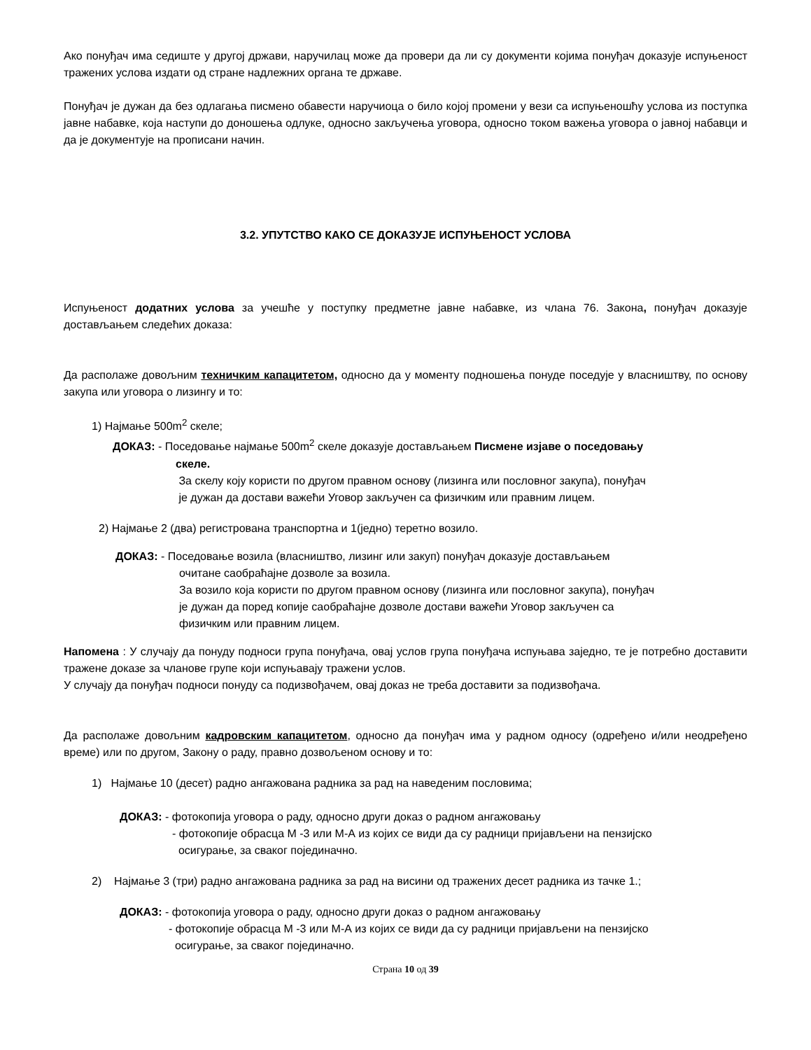Ако понуђач има седиште у другој држави, наручилац може да провери да ли су документи којима понуђач доказује испуњеност тражених услова издати од стране надлежних органа те државе.
Понуђач је дужан да без одлагања писмено обавести наручиоца о било којој промени у вези са испуњеношћу услова из поступка јавне набавке, која наступи до доношења одлуке, односно закључења уговора, односно током важења уговора о јавној набавци и да је документује на прописани начин.
3.2. УПУТСТВО КАКО СЕ ДОКАЗУЈЕ ИСПУЊЕНОСТ УСЛОВА
Испуњеност додатних услова за учешће у поступку предметне јавне набавке, из члана 76. Закона, понуђач доказује достављањем следећих доказа:
Да располаже довољним техничким капацитетом, односно да у моменту подношења понуде поседује у власништву, по основу закупа или уговора о лизингу и то:
1) Најмање 500m<sup>2</sup> скеле;
ДОКАЗ: - Поседовање најмање 500m<sup>2</sup> скеле доказује достављањем Писмене изјаве о поседовању
скеле.
За скелу коју користи по другом правном основу (лизинга или пословног закупа), понуђач
је дужан да достави важећи Уговор закључен са физичким или правним лицем.
2) Најмање 2 (два) регистрована транспортна и 1(једно) теретно возило.
ДОКАЗ: - Поседовање возила (власништво, лизинг или закуп) понуђач доказује достављањем
очитане саобраћајне дозволе за возила.
За возило која користи по другом правном основу (лизинга или пословног закупа), понуђач
је дужан да поред копије саобраћајне дозволе достави важећи Уговор закључен са
физичким или правним лицем.
Напомена : У случају да понуду подноси група понуђача, овај услов група понуђача испуњава заједно, те је потребно доставити тражене доказе за чланове групе који испуњавају тражени услов.
У случају да понуђач подноси понуду са подизвођачем, овај доказ не треба доставити за подизвођача.
Да располаже довољним кадровским капацитетом, односно да понуђач има у радном односу (одређено и/или неодређено време) или по другом, Закону о раду, правно дозвољеном основу и то:
1) Најмање 10 (десет) радно ангажована радника за рад на наведеним пословима;
ДОКАЗ: - фотокопија уговора о раду, односно други доказ о радном ангажовању
- фотокопије обрасца М -3 или М-А из којих се види да су радници пријављени на пензијско
осигурање, за сваког појединачно.
2) Најмање 3 (три) радно ангажована радника за рад на висини од тражених десет радника из тачке 1.;
ДОКАЗ: - фотокопија уговора о раду, односно други доказ о радном ангажовању
- фотокопије обрасца М -3 или М-А из којих се види да су радници пријављени на пензијско
осигурање, за сваког појединачно.
Страна 10 од 39